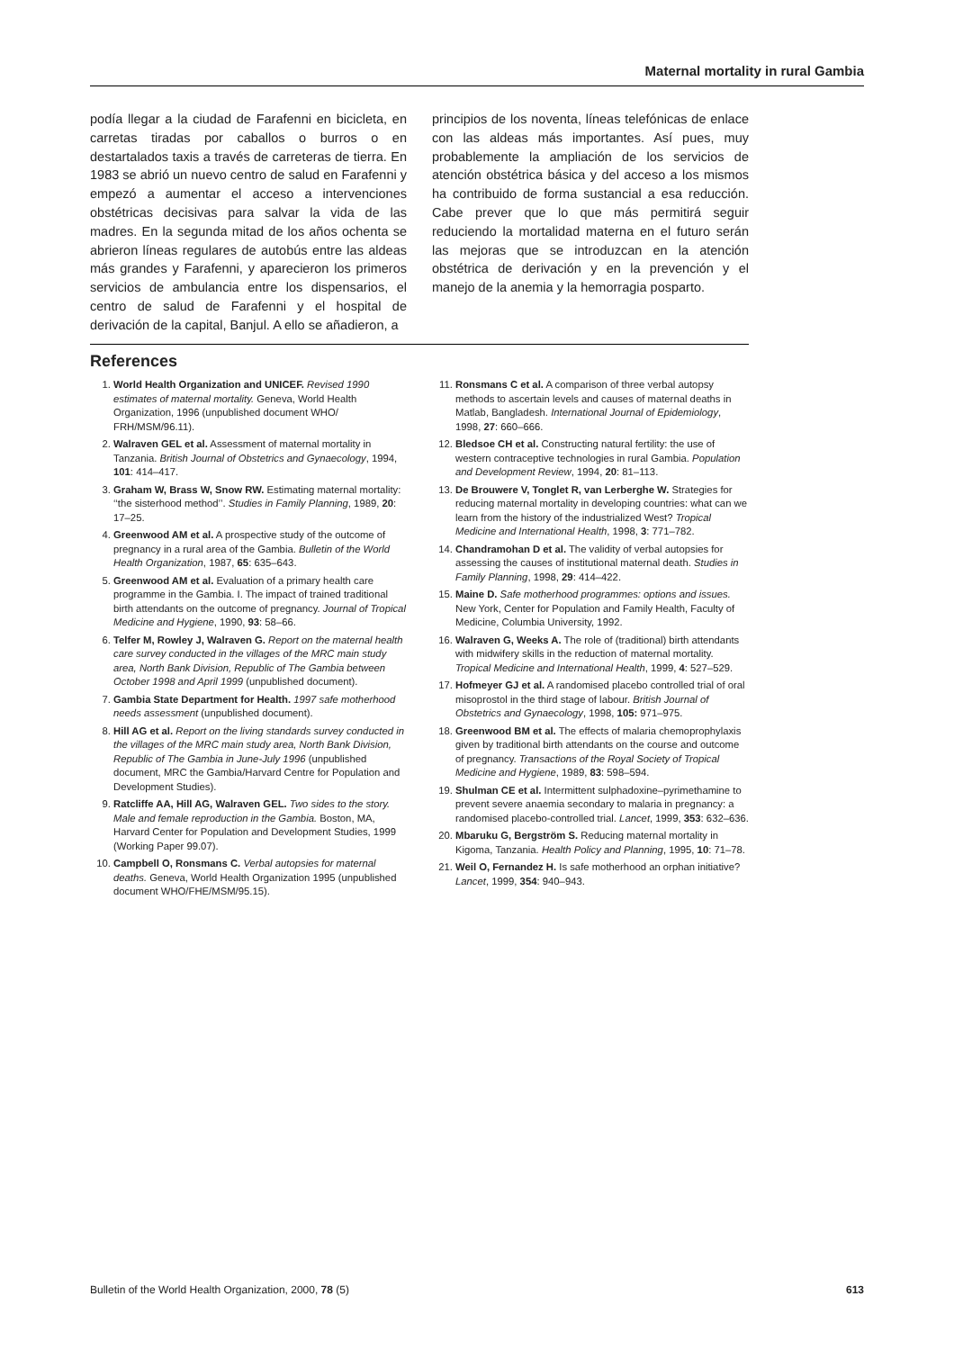Maternal mortality in rural Gambia
podía llegar a la ciudad de Farafenni en bicicleta, en carretas tiradas por caballos o burros o en destartalados taxis a través de carreteras de tierra. En 1983 se abrió un nuevo centro de salud en Farafenni y empezó a aumentar el acceso a intervenciones obstétricas decisivas para salvar la vida de las madres. En la segunda mitad de los años ochenta se abrieron líneas regulares de autobús entre las aldeas más grandes y Farafenni, y aparecieron los primeros servicios de ambulancia entre los dispensarios, el centro de salud de Farafenni y el hospital de derivación de la capital, Banjul. A ello se añadieron, a
principios de los noventa, líneas telefónicas de enlace con las aldeas más importantes. Así pues, muy probablemente la ampliación de los servicios de atención obstétrica básica y del acceso a los mismos ha contribuido de forma sustancial a esa reducción. Cabe prever que lo que más permitirá seguir reduciendo la mortalidad materna en el futuro serán las mejoras que se introduzcan en la atención obstétrica de derivación y en la prevención y el manejo de la anemia y la hemorragia posparto.
References
1. World Health Organization and UNICEF. Revised 1990 estimates of maternal mortality. Geneva, World Health Organization, 1996 (unpublished document WHO/ FRH/MSM/96.11).
2. Walraven GEL et al. Assessment of maternal mortality in Tanzania. British Journal of Obstetrics and Gynaecology, 1994, 101: 414–417.
3. Graham W, Brass W, Snow RW. Estimating maternal mortality: ‘‘the sisterhood method’’. Studies in Family Planning, 1989, 20: 17–25.
4. Greenwood AM et al. A prospective study of the outcome of pregnancy in a rural area of the Gambia. Bulletin of the World Health Organization, 1987, 65: 635–643.
5. Greenwood AM et al. Evaluation of a primary health care programme in the Gambia. I. The impact of trained traditional birth attendants on the outcome of pregnancy. Journal of Tropical Medicine and Hygiene, 1990, 93: 58–66.
6. Telfer M, Rowley J, Walraven G. Report on the maternal health care survey conducted in the villages of the MRC main study area, North Bank Division, Republic of The Gambia between October 1998 and April 1999 (unpublished document).
7. Gambia State Department for Health. 1997 safe motherhood needs assessment (unpublished document).
8. Hill AG et al. Report on the living standards survey conducted in the villages of the MRC main study area, North Bank Division, Republic of The Gambia in June-July 1996 (unpublished document, MRC the Gambia/Harvard Centre for Population and Development Studies).
9. Ratcliffe AA, Hill AG, Walraven GEL. Two sides to the story. Male and female reproduction in the Gambia. Boston, MA, Harvard Center for Population and Development Studies, 1999 (Working Paper 99.07).
10. Campbell O, Ronsmans C. Verbal autopsies for maternal deaths. Geneva, World Health Organization 1995 (unpublished document WHO/FHE/MSM/95.15).
11. Ronsmans C et al. A comparison of three verbal autopsy methods to ascertain levels and causes of maternal deaths in Matlab, Bangladesh. International Journal of Epidemiology, 1998, 27: 660–666.
12. Bledsoe CH et al. Constructing natural fertility: the use of western contraceptive technologies in rural Gambia. Population and Development Review, 1994, 20: 81–113.
13. De Brouwere V, Tonglet R, van Lerberghe W. Strategies for reducing maternal mortality in developing countries: what can we learn from the history of the industrialized West? Tropical Medicine and International Health, 1998, 3: 771–782.
14. Chandramohan D et al. The validity of verbal autopsies for assessing the causes of institutional maternal death. Studies in Family Planning, 1998, 29: 414–422.
15. Maine D. Safe motherhood programmes: options and issues. New York, Center for Population and Family Health, Faculty of Medicine, Columbia University, 1992.
16. Walraven G, Weeks A. The role of (traditional) birth attendants with midwifery skills in the reduction of maternal mortality. Tropical Medicine and International Health, 1999, 4: 527–529.
17. Hofmeyer GJ et al. A randomised placebo controlled trial of oral misoprostol in the third stage of labour. British Journal of Obstetrics and Gynaecology, 1998, 105: 971–975.
18. Greenwood BM et al. The effects of malaria chemoprophylaxis given by traditional birth attendants on the course and outcome of pregnancy. Transactions of the Royal Society of Tropical Medicine and Hygiene, 1989, 83: 598–594.
19. Shulman CE et al. Intermittent sulphadoxine–pyrimethamine to prevent severe anaemia secondary to malaria in pregnancy: a randomised placebo-controlled trial. Lancet, 1999, 353: 632–636.
20. Mbaruku G, Bergström S. Reducing maternal mortality in Kigoma, Tanzania. Health Policy and Planning, 1995, 10: 71–78.
21. Weil O, Fernandez H. Is safe motherhood an orphan initiative? Lancet, 1999, 354: 940–943.
Bulletin of the World Health Organization, 2000, 78 (5) 613